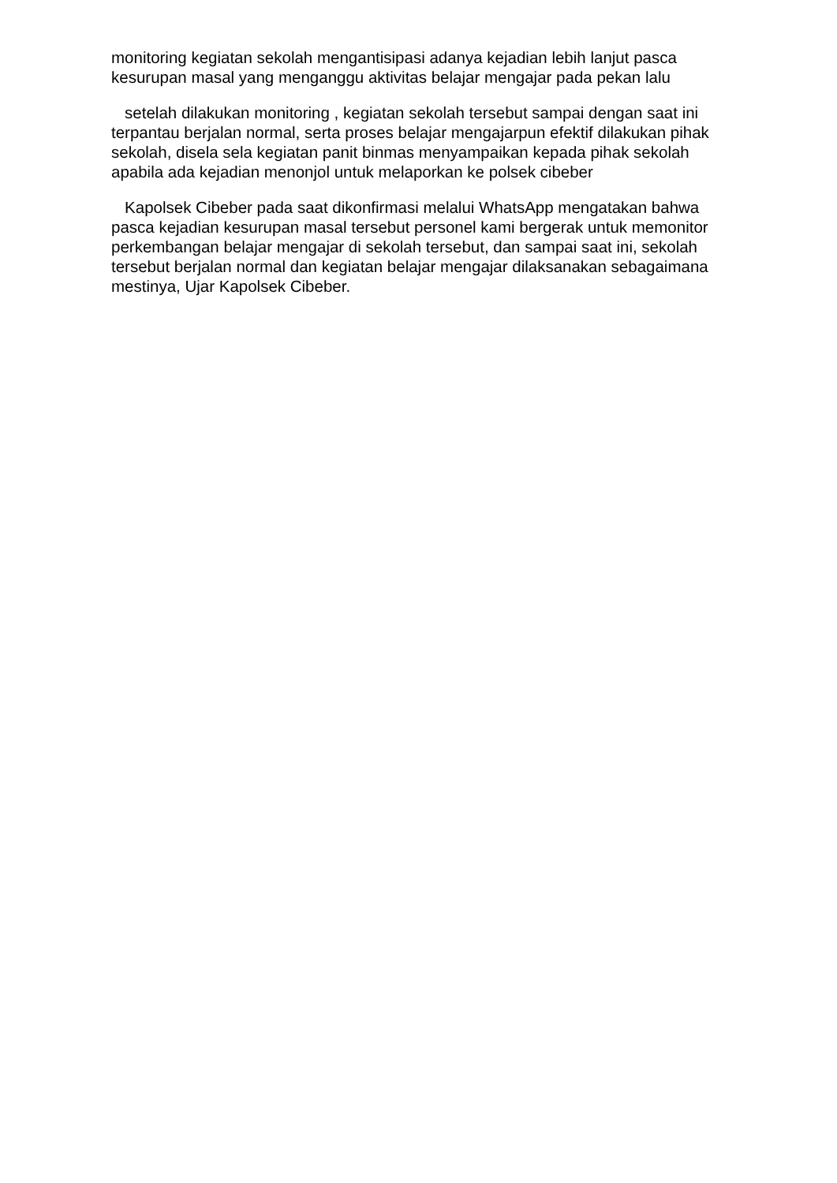monitoring kegiatan sekolah mengantisipasi adanya kejadian lebih lanjut pasca kesurupan masal yang menganggu aktivitas belajar mengajar pada pekan lalu
setelah dilakukan monitoring , kegiatan sekolah tersebut sampai dengan saat ini terpantau berjalan normal, serta proses belajar mengajarpun efektif dilakukan pihak sekolah, disela sela kegiatan panit binmas menyampaikan kepada pihak sekolah apabila ada kejadian menonjol untuk melaporkan ke polsek cibeber
Kapolsek Cibeber pada saat dikonfirmasi melalui WhatsApp mengatakan bahwa pasca kejadian kesurupan masal tersebut personel kami bergerak untuk memonitor perkembangan belajar mengajar di sekolah tersebut, dan sampai saat ini, sekolah tersebut berjalan normal dan kegiatan belajar mengajar dilaksanakan sebagaimana mestinya, Ujar Kapolsek Cibeber.